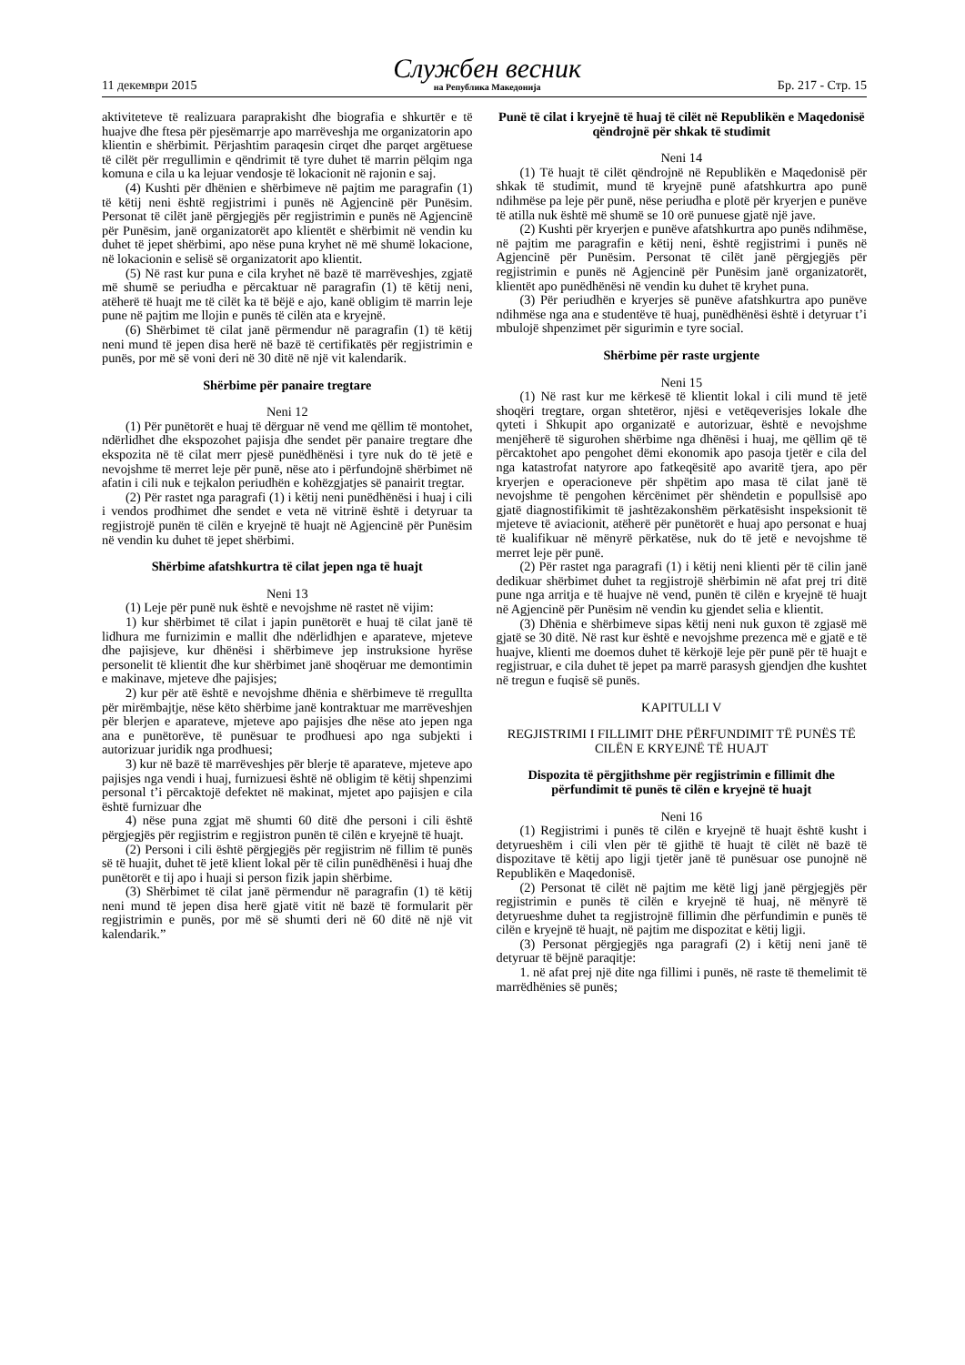11 декември 2015 Службен весник
на Република Македонија Бр. 217 - Стр. 15
aktiviteteve të realizuara paraprakisht dhe biografia e shkurtër e të huajve dhe ftesa për pjesëmarrje apo marrëveshja me organizatorin apo klientin e shërbimit. Përjashtim paraqesin cirqet dhe parqet argëtuese të cilët për rregullimin e qëndrimit të tyre duhet të marrin pëlqim nga komuna e cila u ka lejuar vendosje të lokacionit në rajonin e saj.
(4) Kushti për dhënien e shërbimeve në pajtim me paragrafin (1) të këtij neni është regjistrimi i punës në Agjencinë për Punësim. Personat të cilët janë përgjegjës për regjistrimin e punës në Agjencinë për Punësim, janë organizatorët apo klientët e shërbimit në vendin ku duhet të jepet shërbimi, apo nëse puna kryhet në më shumë lokacione, në lokacionin e selisë së organizatorit apo klientit.
(5) Në rast kur puna e cila kryhet në bazë të marrëveshjes, zgjatë më shumë se periudha e përcaktuar në paragrafin (1) të këtij neni, atëherë të huajt me të cilët ka të bëjë e ajo, kanë obligim të marrin leje pune në pajtim me llojin e punës të cilën ata e kryejnë.
(6) Shërbimet të cilat janë përmendur në paragrafin (1) të këtij neni mund të jepen disa herë në bazë të certifikatës për regjistrimin e punës, por më së voni deri në 30 ditë në një vit kalendarik.
Shërbime për panaire tregtare
Neni 12
(1) Për punëtorët e huaj të dërguar në vend me qëllim të montohet, ndërlidhet dhe ekspozohet pajisja dhe sendet për panaire tregtare dhe ekspozita në të cilat merr pjesë punëdhënësi i tyre nuk do të jetë e nevojshme të merret leje për punë, nëse ato i përfundojnë shërbimet në afatin i cili nuk e tejkalon periudhën e kohëzgjatjes së panairit tregtar.
(2) Për rastet nga paragrafi (1) i këtij neni punëdhënësi i huaj i cili i vendos prodhimet dhe sendet e veta në vitrinë është i detyruar ta regjistrojë punën të cilën e kryejnë të huajt në Agjencinë për Punësim në vendin ku duhet të jepet shërbimi.
Shërbime afatshkurtra të cilat jepen nga të huajt
Neni 13
(1) Leje për punë nuk është e nevojshme në rastet në vijim:
1) kur shërbimet të cilat i japin punëtorët e huaj të cilat janë të lidhura me furnizimin e mallit dhe ndërlidhjen e aparateve, mjeteve dhe pajisjeve, kur dhënësi i shërbimeve jep instruksione hyrëse personelit të klientit dhe kur shërbimet janë shoqëruar me demontimin e makinave, mjeteve dhe pajisjes;
2) kur për atë është e nevojshme dhënia e shërbimeve të rregullta për mirëmbajtje, nëse këto shërbime janë kontraktuar me marrëveshjen për blerjen e aparateve, mjeteve apo pajisjes dhe nëse ato jepen nga ana e punëtorëve, të punësuar te prodhuesi apo nga subjekti i autorizuar juridik nga prodhuesi;
3) kur në bazë të marrëveshjes për blerje të aparateve, mjeteve apo pajisjes nga vendi i huaj, furnizuesi është në obligim të këtij shpenzimi personal t’i përcaktojë defektet në makinat, mjetet apo pajisjen e cila është furnizuar dhe
4) nëse puna zgjat më shumti 60 ditë dhe personi i cili është përgjegjës për regjistrim e regjistron punën të cilën e kryejnë të huajt.
(2) Personi i cili është përgjegjës për regjistrim në fillim të punës së të huajit, duhet të jetë klient lokal për të cilin punëdhënësi i huaj dhe punëtorët e tij apo i huaji si person fizik japin shërbime.
(3) Shërbimet të cilat janë përmendur në paragrafin (1) të këtij neni mund të jepen disa herë gjatë vitit në bazë të formularit për regjistrimin e punës, por më së shumti deri në 60 ditë në një vit kalendarik.”
Punë të cilat i kryejnë të huaj të cilët në Republikën e Maqedonisë qëndrojnë për shkak të studimit
Neni 14
(1) Të huajt të cilët qëndrojnë në Republikën e Maqedonisë për shkak të studimit, mund të kryejnë punë afatshkurtra apo punë ndihmëse pa leje për punë, nëse periudha e plotë për kryerjen e punëve të atilla nuk është më shumë se 10 orë punuese gjatë një jave.
(2) Kushti për kryerjen e punëve afatshkurtra apo punës ndihmëse, në pajtim me paragrafin e këtij neni, është regjistrimi i punës në Agjencinë për Punësim. Personat të cilët janë përgjegjës për regjistrimin e punës në Agjencinë për Punësim janë organizatorët, klientët apo punëdhënësi në vendin ku duhet të kryhet puna.
(3) Për periudhën e kryerjes së punëve afatshkurtra apo punëve ndihmëse nga ana e studentëve të huaj, punëdhënësi është i detyruar t’i mbulojë shpenzimet për sigurimin e tyre social.
Shërbime për raste urgjente
Neni 15
(1) Në rast kur me kërkesë të klientit lokal i cili mund të jetë shoqëri tregtare, organ shtetëror, njësi e vetëqeverisjes lokale dhe qyteti i Shkupit apo organizatë e autorizuar, është e nevojshme menjëherë të sigurohen shërbime nga dhënësi i huaj, me qëllim që të përcaktohet apo pengohet dëmi ekonomik apo pasoja tjetër e cila del nga katastrofat natyrore apo fatkeqësitë apo avaritë tjera, apo për kryerjen e operacioneve për shpëtim apo masa të cilat janë të nevojshme të pengohen kërcënimet për shëndetin e popullsisë apo gjatë diagnostifikimit të jashtëzakonshëm përkatësisht inspeksionit të mjeteve të aviacionit, atëherë për punëtorët e huaj apo personat e huaj të kualifikuar në mënyrë përkatëse, nuk do të jetë e nevojshme të merret leje për punë.
(2) Për rastet nga paragrafi (1) i këtij neni klienti për të cilin janë dedikuar shërbimet duhet ta regjistrojë shërbimin në afat prej tri ditë pune nga arritja e të huajve në vend, punën të cilën e kryejnë të huajt në Agjencinë për Punësim në vendin ku gjendet selia e klientit.
(3) Dhënia e shërbimeve sipas këtij neni nuk guxon të zgjasë më gjatë se 30 ditë. Në rast kur është e nevojshme prezenca më e gjatë e të huajve, klienti me doemos duhet të kërkojë leje për punë për të huajt e regjistruar, e cila duhet të jepet pa marrë parasysh gjendjen dhe kushtet në tregun e fuqisë së punës.
KAPITULLI V
REGJISTRIMI I FILLIMIT DHE PËRFUNDIMIT TË PUNËS TË CILËN E KRYEJNË TË HUAJT
Dispozita të përgjithshme për regjistrimin e fillimit dhe përfundimit të punës të cilën e kryejnë të huajt
Neni 16
(1) Regjistrimi i punës të cilën e kryejnë të huajt është kusht i detyrueshëm i cili vlen për të gjithë të huajt të cilët në bazë të dispozitave të këtij apo ligji tjetër janë të punësuar ose punojnë në Republikën e Maqedonisë.
(2) Personat të cilët në pajtim me këtë ligj janë përgjegjës për regjistrimin e punës të cilën e kryejnë të huaj, në mënyrë të detyrueshme duhet ta regjistrojnë fillimin dhe përfundimin e punës të cilën e kryejnë të huajt, në pajtim me dispozitat e këtij ligji.
(3) Personat përgjegjës nga paragrafi (2) i këtij neni janë të detyruar të bëjnë paraqitje:
1. në afat prej një dite nga fillimi i punës, në raste të themelimit të marrëdhënies së punës;